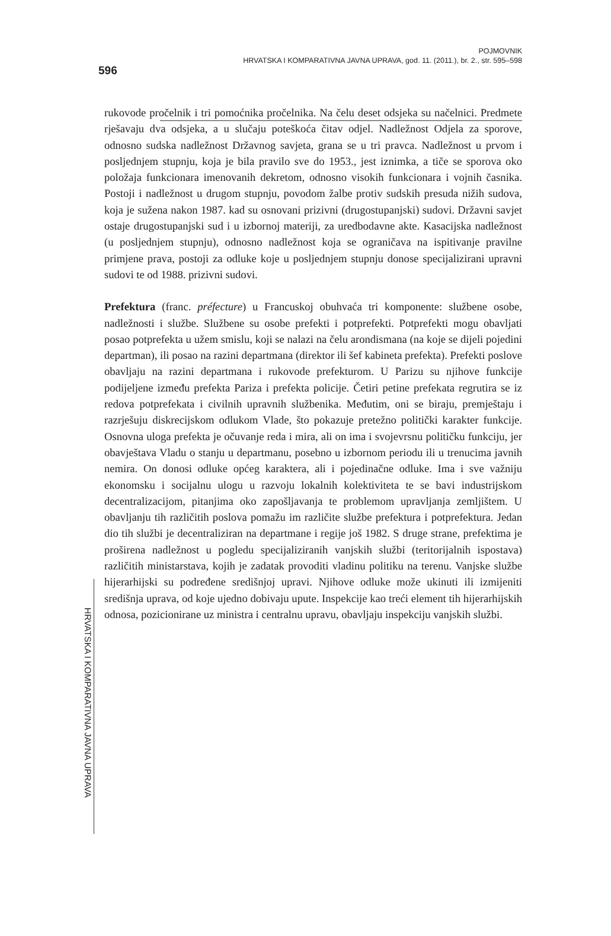596
POJMOVNIK
HRVATSKA I KOMPARATIVNA JAVNA UPRAVA, god. 11. (2011.), br. 2., str. 595–598
rukovode pročelnik i tri pomoćnika pročelnika. Na čelu deset odsjeka su načelnici. Predmete rješavaju dva odsjeka, a u slučaju poteškoća čitav odjel. Nadležnost Odjela za sporove, odnosno sudska nadležnost Državnog savjeta, grana se u tri pravca. Nadležnost u prvom i posljednjem stupnju, koja je bila pravilo sve do 1953., jest iznimka, a tiče se sporova oko položaja funkcionara imenovanih dekretom, odnosno visokih funkcionara i vojnih časnika. Postoji i nadležnost u drugom stupnju, povodom žalbe protiv sudskih presuda nižih sudova, koja je sužena nakon 1987. kad su osnovani prizivni (drugostupanjski) sudovi. Državni savjet ostaje drugostupanjski sud i u izbornoj materiji, za uredbodavne akte. Kasacijska nadležnost (u posljednjem stupnju), odnosno nadležnost koja se ograničava na ispitivanje pravilne primjene prava, postoji za odluke koje u posljednjem stupnju donose specijalizirani upravni sudovi te od 1988. prizivni sudovi.
Prefektura (franc. préfecture) u Francuskoj obuhvaća tri komponente: službene osobe, nadležnosti i službe. Službene su osobe prefekti i potprefekti. Potprefekti mogu obavljati posao potprefekta u užem smislu, koji se nalazi na čelu arondismana (na koje se dijeli pojedini departman), ili posao na razini departmana (direktor ili šef kabineta prefekta). Prefekti poslove obavljaju na razini departmana i rukovode prefekturom. U Parizu su njihove funkcije podijeljene između prefekta Pariza i prefekta policije. Četiri petine prefekata regrutira se iz redova potprefekata i civilnih upravnih službenika. Međutim, oni se biraju, premještaju i razrješuju diskrecijskom odlukom Vlade, što pokazuje pretežno politički karakter funkcije. Osnovna uloga prefekta je očuvanje reda i mira, ali on ima i svojevrsnu političku funkciju, jer obavještava Vladu o stanju u departmanu, posebno u izbornom periodu ili u trenucima javnih nemira. On donosi odluke općeg karaktera, ali i pojedinačne odluke. Ima i sve važniju ekonomsku i socijalnu ulogu u razvoju lokalnih kolektiviteta te se bavi industrijskom decentralizacijom, pitanjima oko zapošljavanja te problemom upravljanja zemljištem. U obavljanju tih različitih poslova pomažu im različite službe prefektura i potprefektura. Jedan dio tih službi je decentraliziran na departmane i regije još 1982. S druge strane, prefektima je proširena nadležnost u pogledu specijaliziranih vanjskih službi (teritorijalnih ispostava) različitih ministarstava, kojih je zadatak provoditi vladinu politiku na terenu. Vanjske službe hijerarhijski su podređene središnjoj upravi. Njihove odluke može ukinuti ili izmijeniti središnja uprava, od koje ujedno dobivaju upute. Inspekcije kao treći element tih hijerarhijskih odnosa, pozicionirane uz ministra i centralnu upravu, obavljaju inspekciju vanjskih službi.
HRVATSKA I KOMPARATIVNA JAVNA UPRAVA